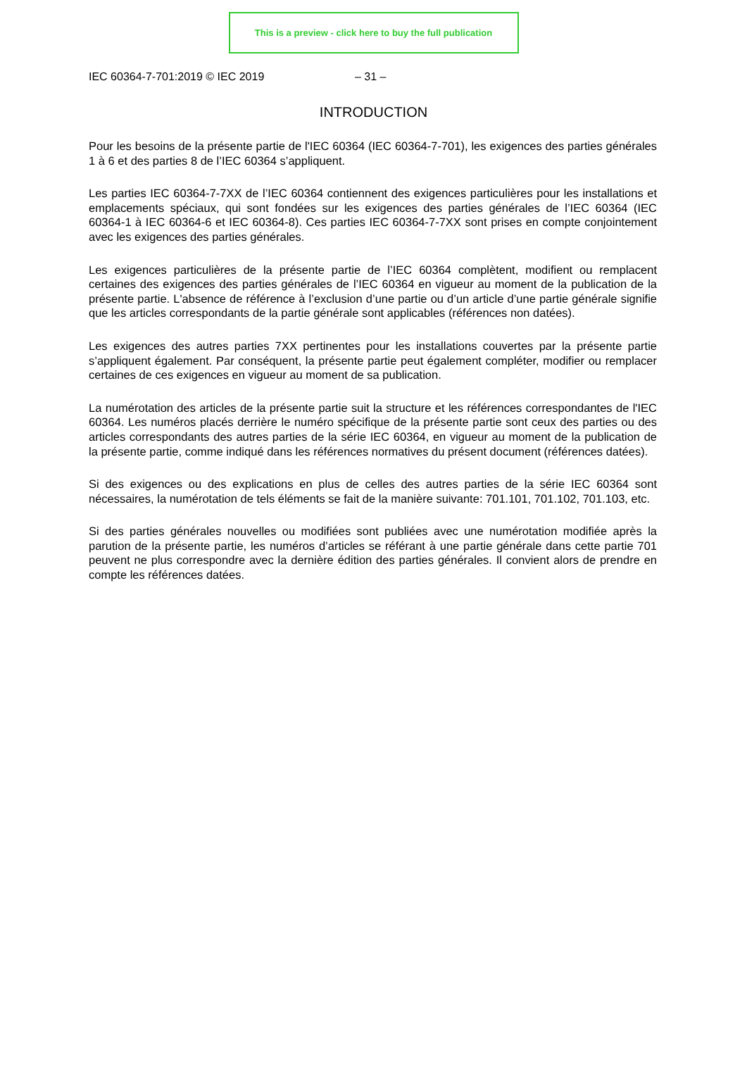This is a preview - click here to buy the full publication
IEC 60364-7-701:2019 © IEC 2019 – 31 –
INTRODUCTION
Pour les besoins de la présente partie de l'IEC 60364 (IEC 60364-7-701), les exigences des parties générales 1 à 6 et des parties 8 de l’IEC 60364 s’appliquent.
Les parties IEC 60364-7-7XX de l’IEC 60364 contiennent des exigences particulières pour les installations et emplacements spéciaux, qui sont fondées sur les exigences des parties générales de l’IEC 60364 (IEC 60364-1 à IEC 60364-6 et IEC 60364-8). Ces parties IEC 60364-7-7XX sont prises en compte conjointement avec les exigences des parties générales.
Les exigences particulières de la présente partie de l’IEC 60364 complètent, modifient ou remplacent certaines des exigences des parties générales de l’IEC 60364 en vigueur au moment de la publication de la présente partie. L'absence de référence à l’exclusion d’une partie ou d’un article d’une partie générale signifie que les articles correspondants de la partie générale sont applicables (références non datées).
Les exigences des autres parties 7XX pertinentes pour les installations couvertes par la présente partie s’appliquent également. Par conséquent, la présente partie peut également compléter, modifier ou remplacer certaines de ces exigences en vigueur au moment de sa publication.
La numérotation des articles de la présente partie suit la structure et les références correspondantes de l'IEC 60364. Les numéros placés derrière le numéro spécifique de la présente partie sont ceux des parties ou des articles correspondants des autres parties de la série IEC 60364, en vigueur au moment de la publication de la présente partie, comme indiqué dans les références normatives du présent document (références datées).
Si des exigences ou des explications en plus de celles des autres parties de la série IEC 60364 sont nécessaires, la numérotation de tels éléments se fait de la manière suivante: 701.101, 701.102, 701.103, etc.
Si des parties générales nouvelles ou modifiées sont publiées avec une numérotation modifiée après la parution de la présente partie, les numéros d’articles se référant à une partie générale dans cette partie 701 peuvent ne plus correspondre avec la dernière édition des parties générales. Il convient alors de prendre en compte les références datées.